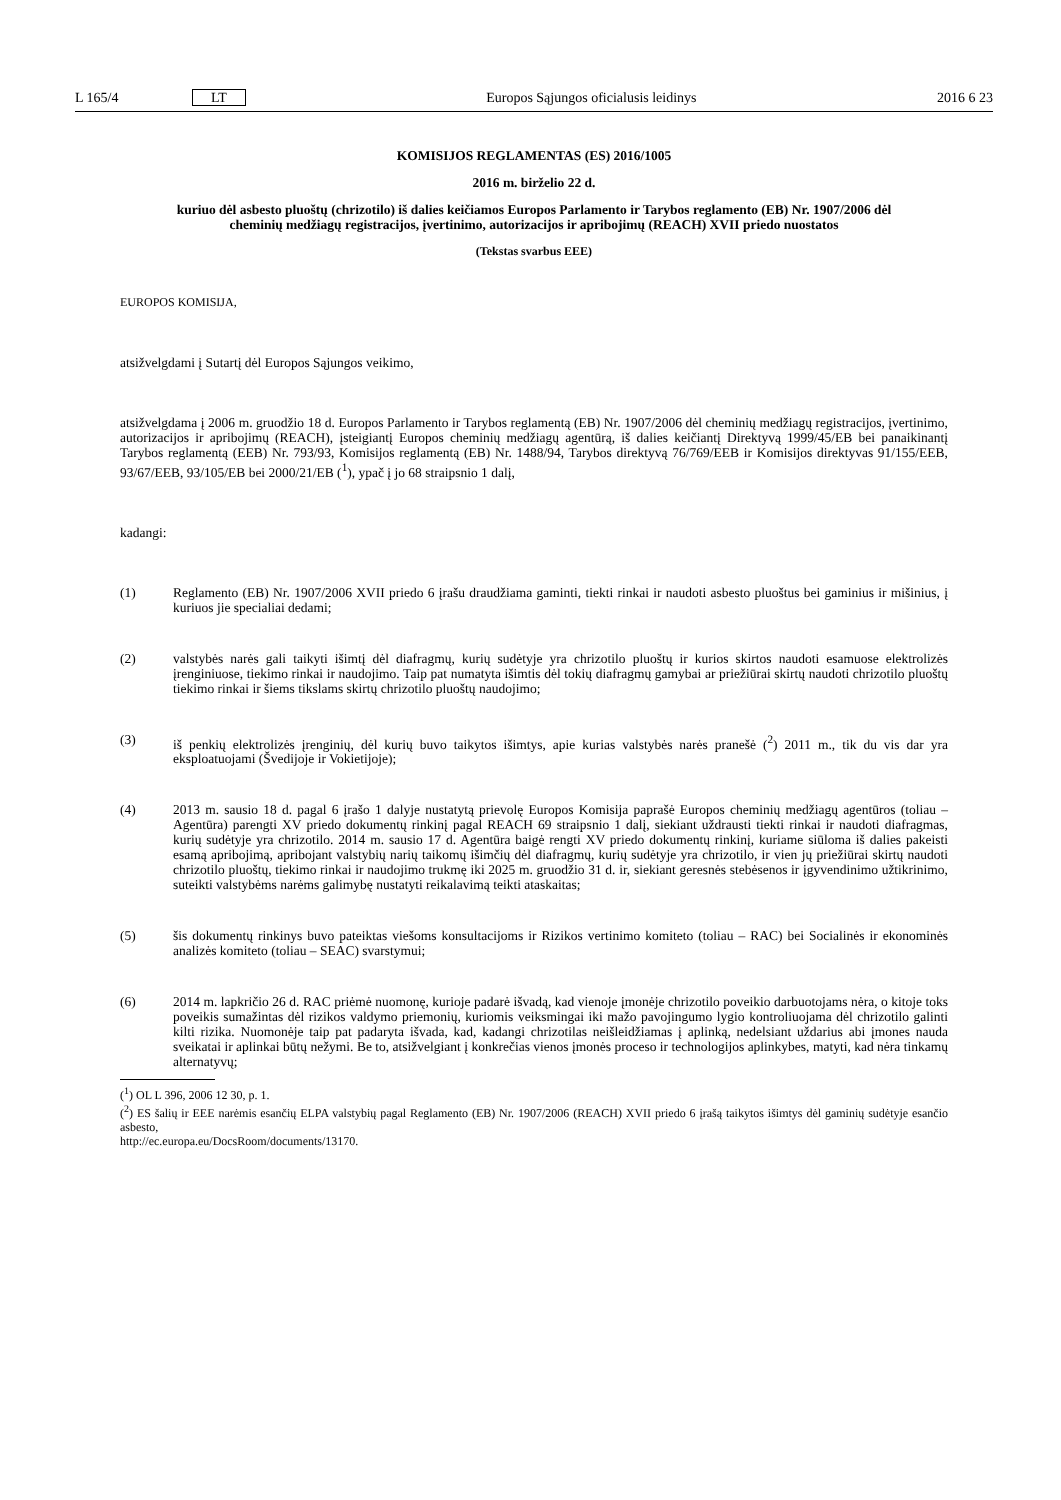L 165/4 LT Europos Sąjungos oficialusis leidinys 2016 6 23
KOMISIJOS REGLAMENTAS (ES) 2016/1005
2016 m. birželio 22 d.
kuriuo dėl asbesto pluoštų (chrizotilo) iš dalies keičiamos Europos Parlamento ir Tarybos reglamento (EB) Nr. 1907/2006 dėl cheminių medžiagų registracijos, įvertinimo, autorizacijos ir apribojimų (REACH) XVII priedo nuostatos
(Tekstas svarbus EEE)
EUROPOS KOMISIJA,
atsižvelgdami į Sutartį dėl Europos Sąjungos veikimo,
atsižvelgdama į 2006 m. gruodžio 18 d. Europos Parlamento ir Tarybos reglamentą (EB) Nr. 1907/2006 dėl cheminių medžiagų registracijos, įvertinimo, autorizacijos ir apribojimų (REACH), įsteigiantį Europos cheminių medžiagų agentūrą, iš dalies keičiantį Direktyvą 1999/45/EB bei panaikinantį Tarybos reglamentą (EEB) Nr. 793/93, Komisijos reglamentą (EB) Nr. 1488/94, Tarybos direktyvą 76/769/EEB ir Komisijos direktyvas 91/155/EEB, 93/67/EEB, 93/105/EB bei 2000/21/EB (<sup>1</sup>), ypač į jo 68 straipsnio 1 dalį,
kadangi:
(1) Reglamento (EB) Nr. 1907/2006 XVII priedo 6 įrašu draudžiama gaminti, tiekti rinkai ir naudoti asbesto pluoštus bei gaminius ir mišinius, į kuriuos jie specialiai dedami;
(2) valstybės narės gali taikyti išimtį dėl diafragmų, kurių sudėtyje yra chrizotilo pluoštų ir kurios skirtos naudoti esamuose elektrolizės įrenginiuose, tiekimo rinkai ir naudojimo. Taip pat numatyta išimtis dėl tokių diafragmų gamybai ar priežiūrai skirtų naudoti chrizotilo pluoštų tiekimo rinkai ir šiems tikslams skirtų chrizotilo pluoštų naudojimo;
(3) iš penkių elektrolizės įrenginių, dėl kurių buvo taikytos išimtys, apie kurias valstybės narės pranešė (<sup>2</sup>) 2011 m., tik du vis dar yra eksploatuojami (Švedijoje ir Vokietijoje);
(4) 2013 m. sausio 18 d. pagal 6 įrašo 1 dalyje nustatytą prievolę Europos Komisija paprašė Europos cheminių medžiagų agentūros (toliau – Agentūra) parengti XV priedo dokumentų rinkinį pagal REACH 69 straipsnio 1 dalį, siekiant uždrausti tiekti rinkai ir naudoti diafragmas, kurių sudėtyje yra chrizotilo. 2014 m. sausio 17 d. Agentūra baigė rengti XV priedo dokumentų rinkinį, kuriame siūloma iš dalies pakeisti esamą apribojimą, apribojant valstybių narių taikomų išimčių dėl diafragmų, kurių sudėtyje yra chrizotilo, ir vien jų priežiūrai skirtų naudoti chrizotilo pluoštų, tiekimo rinkai ir naudojimo trukmę iki 2025 m. gruodžio 31 d. ir, siekiant geresnės stebėsenos ir įgyvendinimo užtikrinimo, suteikti valstybėms narėms galimybę nustatyti reikalavimą teikti ataskaitas;
(5) šis dokumentų rinkinys buvo pateiktas viešoms konsultacijoms ir Rizikos vertinimo komiteto (toliau – RAC) bei Socialinės ir ekonominės analizės komiteto (toliau – SEAC) svarstymui;
(6) 2014 m. lapkričio 26 d. RAC priėmė nuomonę, kurioje padarė išvadą, kad vienoje įmonėje chrizotilo poveikio darbuotojams nėra, o kitoje toks poveikis sumažintas dėl rizikos valdymo priemonių, kuriomis veiksmingai iki mažo pavojingumo lygio kontroliuojama dėl chrizotilo galinti kilti rizika. Nuomonėje taip pat padaryta išvada, kad, kadangi chrizotilas neišleidžiamas į aplinką, nedelsiant uždarius abi įmones nauda sveikatai ir aplinkai būtų nežymi. Be to, atsižvelgiant į konkrečias vienos įmonės proceso ir technologijos aplinkybes, matyti, kad nėra tinkamų alternatyvų;
(<sup>1</sup>) OL L 396, 2006 12 30, p. 1.
(<sup>2</sup>) ES šalių ir EEE narėmis esančių ELPA valstybių pagal Reglamento (EB) Nr. 1907/2006 (REACH) XVII priedo 6 įrašą taikytos išimtys dėl gaminių sudėtyje esančio asbesto,
http://ec.europa.eu/DocsRoom/documents/13170.